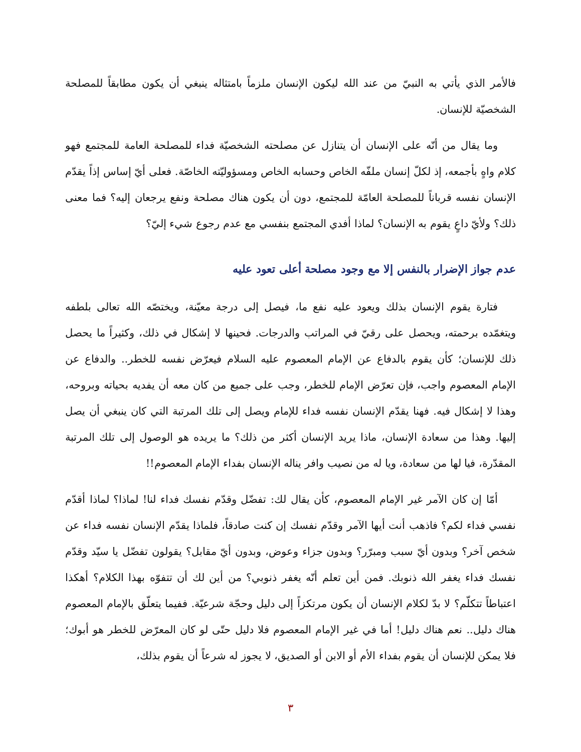فالأمر الذي يأتي به النبيّ من عند الله ليكون الإنسان ملزماً بامتثاله ينبغي أن يكون مطابقاً للمصلحة الشخصيّة للإنسان.
وما يقال من أنّه على الإنسان أن يتنازل عن مصلحته الشخصيّة فداء للمصلحة العامة للمجتمع فهو كلام واهٍ بأجمعه، إذ لكلّ إنسان ملفّه الخاص وحسابه الخاص ومسؤوليّته الخاصّة. فعلى أيّ إساس إذاً يقدّم الإنسان نفسه قرباناً للمصلحة العامّة للمجتمع، دون أن يكون هناك مصلحة ونفع يرجعان إليه؟ فما معنى ذلك؟ ولأيّ داعٍ يقوم به الإنسان؟ لماذا أفدي المجتمع بنفسي مع عدم رجوع شيء إليّ؟
عدم جواز الإضرار بالنفس إلا مع وجود مصلحة أعلى تعود عليه
فتارة يقوم الإنسان بذلك ويعود عليه نفع ما، فيصل إلى درجة معيّنة، ويختصّه الله تعالى بلطفه ويتغمّده برحمته، ويحصل على رقيّ في المراتب والدرجات. فحينها لا إشكال في ذلك، وكثيراً ما يحصل ذلك للإنسان؛ كأن يقوم بالدفاع عن الإمام المعصوم عليه السلام فيعرّض نفسه للخطر.. والدفاع عن الإمام المعصوم واجب، فإن تعرّض الإمام للخطر، وجب على جميع من كان معه أن يفديه بحياته وبروحه، وهذا لا إشكال فيه. فهنا يقدّم الإنسان نفسه فداء للإمام ويصل إلى تلك المرتبة التي كان ينبغي أن يصل إليها. وهذا من سعادة الإنسان، ماذا يريد الإنسان أكثر من ذلك؟ ما يريده هو الوصول إلى تلك المرتبة المقدّرة، فيا لها من سعادة، ويا له من نصيب وافر يناله الإنسان بفداء الإمام المعصوم!!
أمّا إن كان الآمر غير الإمام المعصوم، كأن يقال لك: تفضّل وقدّم نفسك فداء لنا! لماذا؟ لماذا أقدّم نفسي فداء لكم؟ فاذهب أنت أيها الآمر وقدّم نفسك إن كنت صادقاً، فلماذا يقدّم الإنسان نفسه فداء عن شخص آخر؟ وبدون أيّ سبب ومبرّر؟ وبدون جزاء وعوض، وبدون أيّ مقابل؟ يقولون تفضّل يا سيّد وقدّم نفسك فداء يغفر الله ذنوبك. فمن أين تعلم أنّه يغفر ذنوبي؟ من أين لك أن تتفوّه بهذا الكلام؟ أهكذا اعتباطاً تتكلّم؟ لا بدّ لكلام الإنسان أن يكون مرتكزاً إلى دليل وحجّة شرعيّة. ففيما يتعلّق بالإمام المعصوم هناك دليل.. نعم هناك دليل! أما في غير الإمام المعصوم فلا دليل حتّى لو كان المعرّض للخطر هو أبوك؛ فلا يمكن للإنسان أن يقوم بفداء الأم أو الابن أو الصديق، لا يجوز له شرعاً أن يقوم بذلك،
٣